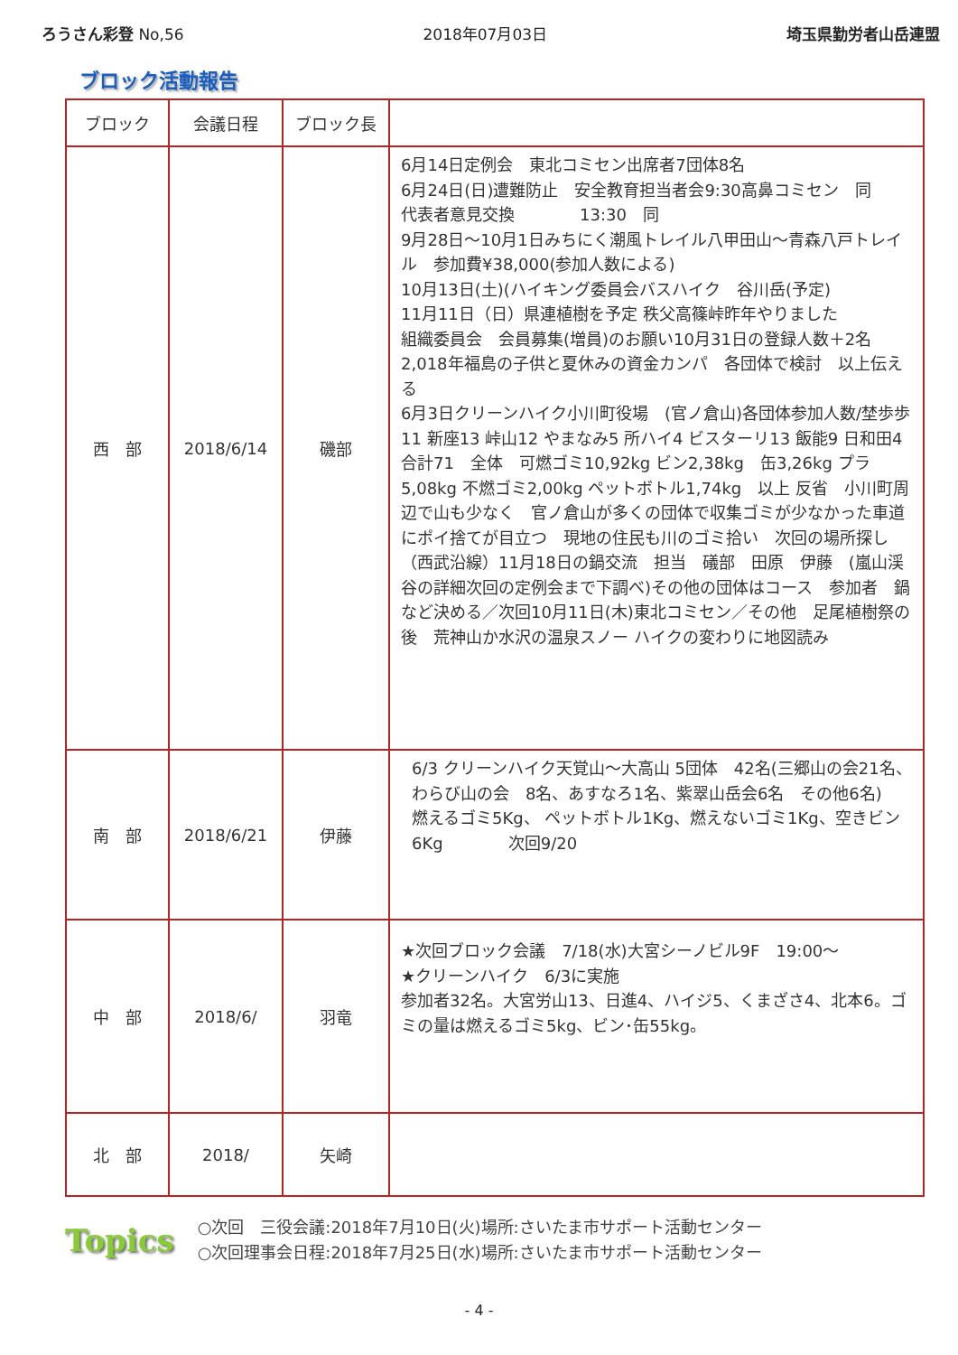ろうさん彩登 No,56 2018年07月03日 埼玉県勤労者山岳連盟
ブロック活動報告
| ブロック | 会議日程 | ブロック長 | |
| --- | --- | --- | --- |
| 西 部 | 2018/6/14 | 磯部 | 6月14日定例会 東北コミセン出席者7団体8名 6月24日(日)遭難防止 安全教育担当者会9:30高鼻コミセン 同 代表者意見交換 13:30 同 9月28日～10月1日みちにく潮風トレイル八甲田山～青森八戸トレイル 参加費¥38,000(参加人数による) 10月13日(土)(ハイキング委員会バスハイク 谷川岳(予定) 11月11日（日）県連植樹を予定 秩父高篠峠昨年やりました 組織委員会 会員募集(増員)のお願い10月31日の登録人数＋2名 2,018年福島の子供と夏休みの資金カンパ 各団体で検討 以上伝える 6月3日クリーンハイク小川町役場 (官ノ倉山)各団体参加人数/埜歩歩11 新座13 峠山12 やまなみ5 所ハイ4 ビスターリ13 飯能9 日和田4 合計71 全体 可燃ゴミ10,92kg ビン2,38kg 缶3,26kg プラ5,08kg 不燃ゴミ2,00kg ペットボトル1,74kg 以上 反省 小川町周辺で山も少なく 官ノ倉山が多くの団体で収集ゴミが少なかった車道にポイ捨てが目立つ 現地の住民も川のゴミ拾い 次回の場所探し（西武沿線）11月18日の鍋交流 担当 礒部 田原 伊藤 (嵐山渓谷の詳細次回の定例会まで下調べ)その他の団体はコース 参加者 鍋など決める／次回10月11日(木)東北コミセン／その他 足尾植樹祭の後 荒神山か水沢の温泉スノー ハイクの変わりに地図読み |
| 南 部 | 2018/6/21 | 伊藤 | 6/3 クリーンハイク天覚山～大高山 5団体 42名(三郷山の会21名、わらび山の会 8名、あすなろ1名、紫翠山岳会6名 その他6名) 燃えるゴミ5Kg、 ペットボトル1Kg、燃えないゴミ1Kg、空きビン6Kg 次回9/20 |
| 中 部 | 2018/6/ | 羽竜 | ★次回ブロック会議 7/18(水)大宮シーノビル9F 19:00～ ★クリーンハイク 6/3に実施 参加者32名。大宮労山13、日進4、ハイジ5、くまざさ4、北本6。ゴミの量は燃えるゴミ5kg、ビン･缶55kg。 |
| 北 部 | 2018/ | 矢崎 | |
Topics
○次回　三役会議:2018年7月10日(火)場所:さいたま市サポート活動センター
○次回理事会日程:2018年7月25日(水)場所:さいたま市サポート活動センター
- 4 -